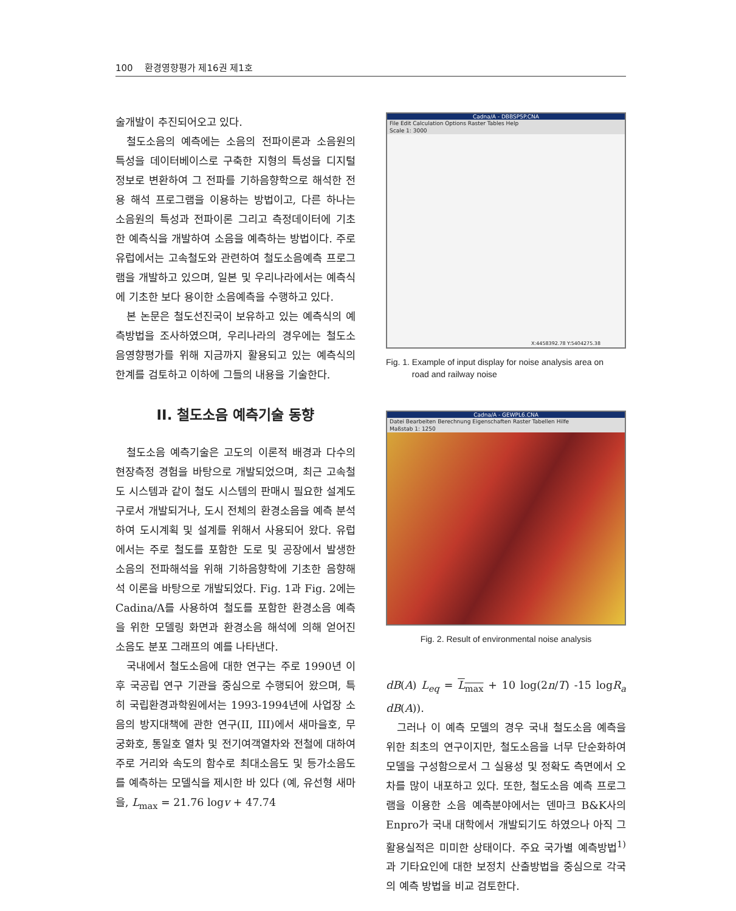100 환경영향평가 제16권 제1호
술개발이 추진되어오고 있다.
철도소음의 예측에는 소음의 전파이론과 소음원의 특성을 데이터베이스로 구축한 지형의 특성을 디지털 정보로 변환하여 그 전파를 기하음향학으로 해석한 전용 해석 프로그램을 이용하는 방법이고, 다른 하나는 소음원의 특성과 전파이론 그리고 측정데이터에 기초한 예측식을 개발하여 소음을 예측하는 방법이다. 주로 유럽에서는 고속철도와 관련하여 철도소음예측 프로그램을 개발하고 있으며, 일본 및 우리나라에서는 예측식에 기초한 보다 용이한 소음예측을 수행하고 있다.
본 논문은 철도선진국이 보유하고 있는 예측식의 예측방법을 조사하였으며, 우리나라의 경우에는 철도소음영향평가를 위해 지금까지 활용되고 있는 예측식의 한계를 검토하고 이하에 그들의 내용을 기술한다.
II. 철도소음 예측기술 동향
철도소음 예측기술은 고도의 이론적 배경과 다수의 현장측정 경험을 바탕으로 개발되었으며, 최근 고속철도 시스템과 같이 철도 시스템의 판매시 필요한 설계도구로서 개발되거나, 도시 전체의 환경소음을 예측 분석하여 도시계획 및 설계를 위해서 사용되어 왔다. 유럽에서는 주로 철도를 포함한 도로 및 공장에서 발생한 소음의 전파해석을 위해 기하음향학에 기초한 음향해석 이론을 바탕으로 개발되었다. Fig. 1과 Fig. 2에는 Cadina/A를 사용하여 철도를 포함한 환경소음 예측을 위한 모델링 화면과 환경소음 해석에 의해 얻어진 소음도 분포 그래프의 예를 나타낸다.
국내에서 철도소음에 대한 연구는 주로 1990년 이후 국공립 연구 기관을 중심으로 수행되어 왔으며, 특히 국립환경과학원에서는 1993-1994년에 사업장 소음의 방지대책에 관한 연구(II, III)에서 새마을호, 무궁화호, 통일호 열차 및 전기여객열차와 전철에 대하여 주로 거리와 속도의 함수로 최대소음도 및 등가소음도를 예측하는 모델식을 제시한 바 있다 (예, 유선형 새마을, L<sub>max</sub> = 21.76 logv + 47.74
Cadna/A - DBBSP5P.CNA
File Edit Calculation Options Raster Tables Help
Scale 1: 3000
X:4458392.78 Y:5404275.38
Fig. 1. Example of input display for noise analysis area on
road and railway noise
Cadna/A - GEWPL6.CNA
Datei Bearbeiten Berechnung Eigenschaften Raster Tabellen Hilfe
Maßstab 1: 1250
Fig. 2. Result of environmental noise analysis
dB(A) L<sub>eq</sub> = L<sub>max</sub> + 10 log(2n/T) -15 logR<sub>a</sub> dB(A)).
그러나 이 예측 모델의 경우 국내 철도소음 예측을 위한 최초의 연구이지만, 철도소음을 너무 단순화하여 모델을 구성함으로서 그 실용성 및 정확도 측면에서 오차를 많이 내포하고 있다. 또한, 철도소음 예측 프로그램을 이용한 소음 예측분야에서는 덴마크 B&K사의 Enpro가 국내 대학에서 개발되기도 하였으나 아직 그 활용실적은 미미한 상태이다. 주요 국가별 예측방법<sup>1)</sup>과 기타요인에 대한 보정치 산출방법을 중심으로 각국의 예측 방법을 비교 검토한다.